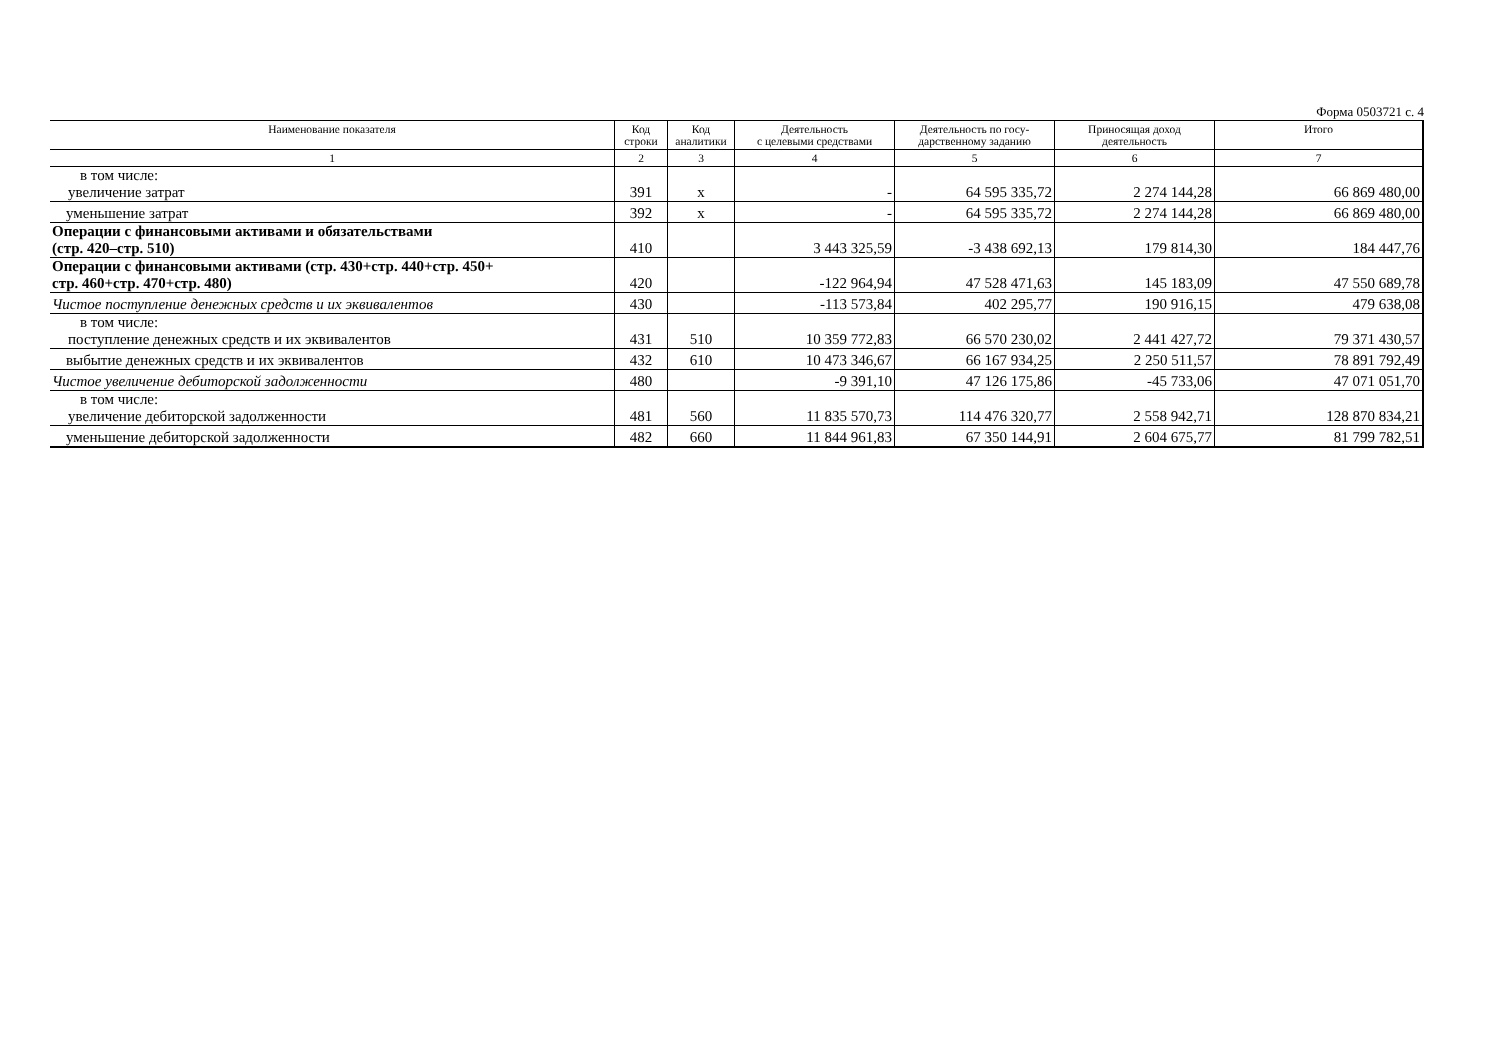Форма 0503721 с. 4
| Наименование показателя | Код строки | Код аналитики | Деятельность с целевыми средствами | Деятельность по госу- дарственному заданию | Приносящая доход деятельность | Итого |
| --- | --- | --- | --- | --- | --- | --- |
| 1 | 2 | 3 | 4 | 5 | 6 | 7 |
| в том числе: увеличение затрат | 391 | x | - | 64 595 335,72 | 2 274 144,28 | 66 869 480,00 |
| уменьшение затрат | 392 | x | - | 64 595 335,72 | 2 274 144,28 | 66 869 480,00 |
| Операции с финансовыми активами и обязательствами (стр. 420–стр. 510) | 410 | | 3 443 325,59 | -3 438 692,13 | 179 814,30 | 184 447,76 |
| Операции с финансовыми активами (стр. 430+стр. 440+стр. 450+ стр. 460+стр. 470+стр. 480) | 420 | | -122 964,94 | 47 528 471,63 | 145 183,09 | 47 550 689,78 |
| Чистое поступление денежных средств и их эквивалентов | 430 | | -113 573,84 | 402 295,77 | 190 916,15 | 479 638,08 |
| в том числе: поступление денежных средств и их эквивалентов | 431 | 510 | 10 359 772,83 | 66 570 230,02 | 2 441 427,72 | 79 371 430,57 |
| выбытие денежных средств и их эквивалентов | 432 | 610 | 10 473 346,67 | 66 167 934,25 | 2 250 511,57 | 78 891 792,49 |
| Чистое увеличение дебиторской задолженности | 480 | | -9 391,10 | 47 126 175,86 | -45 733,06 | 47 071 051,70 |
| в том числе: увеличение дебиторской задолженности | 481 | 560 | 11 835 570,73 | 114 476 320,77 | 2 558 942,71 | 128 870 834,21 |
| уменьшение дебиторской задолженности | 482 | 660 | 11 844 961,83 | 67 350 144,91 | 2 604 675,77 | 81 799 782,51 |